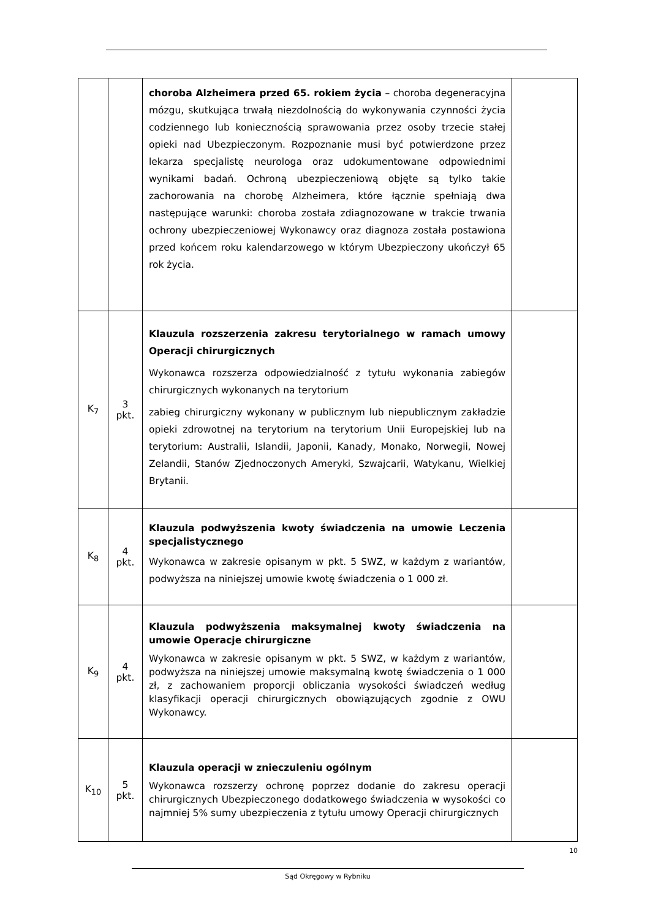| | | choroba Alzheimera przed 65. rokiem życia – choroba degeneracyjna mózgu, skutkująca trwałą niezdolnością do wykonywania czynności życia codziennego lub koniecznością sprawowania przez osoby trzecie stałej opieki nad Ubezpieczonym. Rozpoznanie musi być potwierdzone przez lekarza specjalistę neurologa oraz udokumentowane odpowiednimi wynikami badań. Ochroną ubezpieczeniową objęte są tylko takie zachorowania na chorobę Alzheimera, które łącznie spełniają dwa następujące warunki: choroba została zdiagnozowane w trakcie trwania ochrony ubezpieczeniowej Wykonawcy oraz diagnoza została postawiona przed końcem roku kalendarzowego w którym Ubezpieczony ukończył 65 rok życia. | |
| K<sub>7</sub> | 3 pkt. | Klauzula rozszerzenia zakresu terytorialnego w ramach umowy Operacji chirurgicznych Wykonawca rozszerza odpowiedzialność z tytułu wykonania zabiegów chirurgicznych wykonanych na terytorium zabieg chirurgiczny wykonany w publicznym lub niepublicznym zakładzie opieki zdrowotnej na terytorium na terytorium Unii Europejskiej lub na terytorium: Australii, Islandii, Japonii, Kanady, Monako, Norwegii, Nowej Zelandii, Stanów Zjednoczonych Ameryki, Szwajcarii, Watykanu, Wielkiej Brytanii. | |
| K<sub>8</sub> | 4 pkt. | Klauzula podwyższenia kwoty świadczenia na umowie Leczenia specjalistycznego Wykonawca w zakresie opisanym w pkt. 5 SWZ, w każdym z wariantów, podwyższa na niniejszej umowie kwotę świadczenia o 1 000 zł. | |
| K<sub>9</sub> | 4 pkt. | Klauzula podwyższenia maksymalnej kwoty świadczenia na umowie Operacje chirurgiczne Wykonawca w zakresie opisanym w pkt. 5 SWZ, w każdym z wariantów, podwyższa na niniejszej umowie maksymalną kwotę świadczenia o 1 000 zł, z zachowaniem proporcji obliczania wysokości świadczeń według klasyfikacji operacji chirurgicznych obowiązujących zgodnie z OWU Wykonawcy. | |
| K<sub>10</sub> | 5 pkt. | Klauzula operacji w znieczuleniu ogólnym Wykonawca rozszerzy ochronę poprzez dodanie do zakresu operacji chirurgicznych Ubezpieczonego dodatkowego świadczenia w wysokości co najmniej 5% sumy ubezpieczenia z tytułu umowy Operacji chirurgicznych | |
10
Sąd Okręgowy w Rybniku